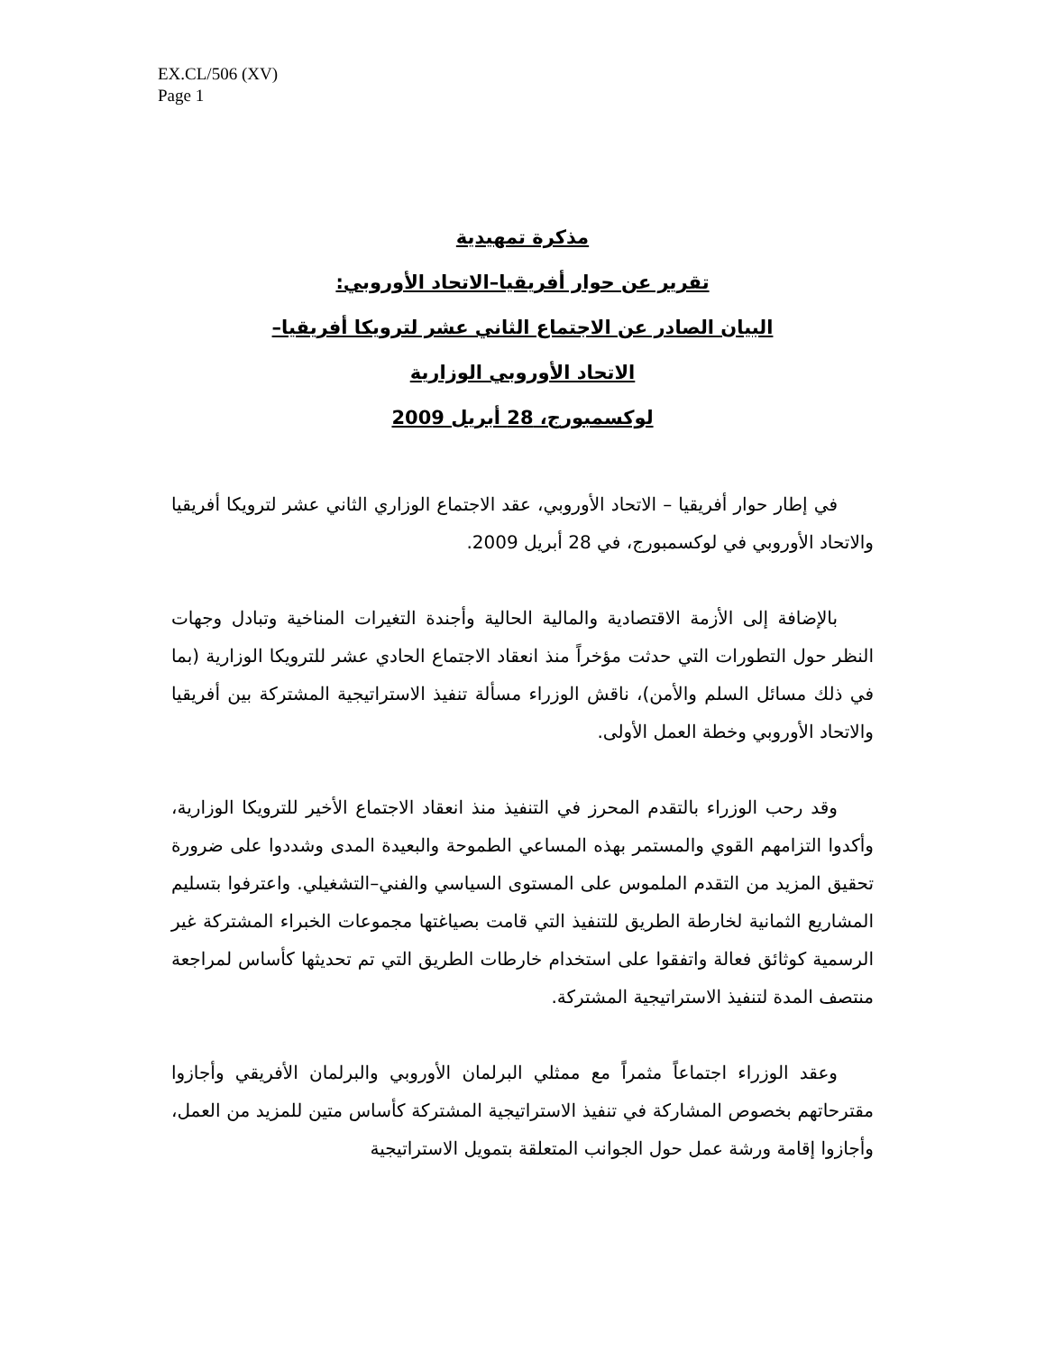EX.CL/506 (XV)
Page 1
مذكرة تمهيدية
تقرير عن حوار أفريقيا–الاتحاد الأوروبي:
البيان الصادر عن الاجتماع الثاني عشر لترويكا أفريقيا–
الاتحاد الأوروبي الوزارية
لوكسمبورج، 28 أبريل 2009
في إطار حوار أفريقيا – الاتحاد الأوروبي، عقد الاجتماع الوزاري الثاني عشر لترويكا أفريقيا والاتحاد الأوروبي في لوكسمبورج، في 28 أبريل 2009.
بالإضافة إلى الأزمة الاقتصادية والمالية الحالية وأجندة التغيرات المناخية وتبادل وجهات النظر حول التطورات التي حدثت مؤخراً منذ انعقاد الاجتماع الحادي عشر للترويكا الوزارية (بما في ذلك مسائل السلم والأمن)، ناقش الوزراء مسألة تنفيذ الاستراتيجية المشتركة بين أفريقيا والاتحاد الأوروبي وخطة العمل الأولى.
وقد رحب الوزراء بالتقدم المحرز في التنفيذ منذ انعقاد الاجتماع الأخير للترويكا الوزارية، وأكدوا التزامهم القوي والمستمر بهذه المساعي الطموحة والبعيدة المدى وشددوا على ضرورة تحقيق المزيد من التقدم الملموس على المستوى السياسي والفني–التشغيلي. واعترفوا بتسليم المشاريع الثمانية لخارطة الطريق للتنفيذ التي قامت بصياغتها مجموعات الخبراء المشتركة غير الرسمية كوثائق فعالة واتفقوا على استخدام خارطات الطريق التي تم تحديثها كأساس لمراجعة منتصف المدة لتنفيذ الاستراتيجية المشتركة.
وعقد الوزراء اجتماعاً مثمراً مع ممثلي البرلمان الأوروبي والبرلمان الأفريقي وأجازوا مقترحاتهم بخصوص المشاركة في تنفيذ الاستراتيجية المشتركة كأساس متين للمزيد من العمل، وأجازوا إقامة ورشة عمل حول الجوانب المتعلقة بتمويل الاستراتيجية